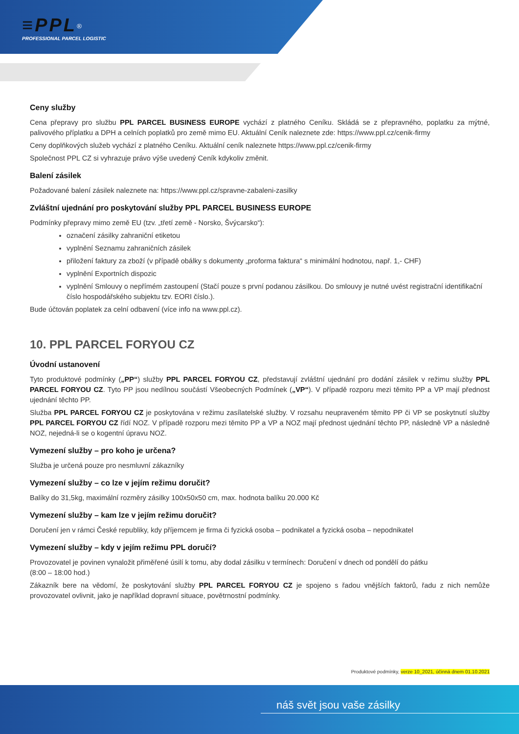≡PPL<sup>®</sup>
PROFESSIONAL PARCEL LOGISTIC
Ceny služby
Cena přepravy pro službu PPL PARCEL BUSINESS EUROPE vychází z platného Ceníku. Skládá se z přepravného, poplatku za mýtné, palivového příplatku a DPH a celních poplatků pro země mimo EU. Aktuální Ceník naleznete zde: https://www.ppl.cz/cenik-firmy
Ceny doplňkových služeb vychází z platného Ceníku. Aktuální ceník naleznete https://www.ppl.cz/cenik-firmy
Společnost PPL CZ si vyhrazuje právo výše uvedený Ceník kdykoliv změnit.
Balení zásilek
Požadované balení zásilek naleznete na: https://www.ppl.cz/spravne-zabaleni-zasilky
Zvláštní ujednání pro poskytování služby PPL PARCEL BUSINESS EUROPE
Podmínky přepravy mimo země EU (tzv. „třetí země - Norsko, Švýcarsko“):
označení zásilky zahraniční etiketou
vyplnění Seznamu zahraničních zásilek
přiložení faktury za zboží (v případě obálky s dokumenty „proforma faktura“ s minimální hodnotou, např. 1,- CHF)
vyplnění Exportních dispozic
vyplnění Smlouvy o nepřímém zastoupení (Stačí pouze s první podanou zásilkou. Do smlouvy je nutné uvést registrační identifikační číslo hospodářského subjektu tzv. EORI číslo.).
Bude účtován poplatek za celní odbavení (více info na www.ppl.cz).
10. PPL PARCEL FORYOU CZ
Úvodní ustanovení
Tyto produktové podmínky („PP“) služby PPL PARCEL FORYOU CZ, představují zvláštní ujednání pro dodání zásilek v režimu služby PPL PARCEL FORYOU CZ. Tyto PP jsou nedílnou součástí Všeobecných Podmínek („VP“). V případě rozporu mezi těmito PP a VP mají přednost ujednání těchto PP.
Služba PPL PARCEL FORYOU CZ je poskytována v režimu zasílatelské služby. V rozsahu neupraveném těmito PP či VP se poskytnutí služby PPL PARCEL FORYOU CZ řídí NOZ. V případě rozporu mezi těmito PP a VP a NOZ mají přednost ujednání těchto PP, následně VP a následně NOZ, nejedná-li se o kogentní úpravu NOZ.
Vymezení služby – pro koho je určena?
Služba je určená pouze pro nesmluvní zákazníky
Vymezení služby – co lze v jejím režimu doručit?
Balíky do 31,5kg, maximální rozměry zásilky 100x50x50 cm, max. hodnota balíku 20.000 Kč
Vymezení služby – kam lze v jejím režimu doručit?
Doručení jen v rámci České republiky, kdy příjemcem je firma či fyzická osoba – podnikatel a fyzická osoba – nepodnikatel
Vymezení služby – kdy v jejím režimu PPL doručí?
Provozovatel je povinen vynaložit přiměřené úsilí k tomu, aby dodal zásilku v termínech: Doručení v dnech od pondělí do pátku
(8:00 – 18:00 hod.)
Zákazník bere na vědomí, že poskytování služby PPL PARCEL FORYOU CZ je spojeno s řadou vnějších faktorů, řadu z nich nemůže provozovatel ovlivnit, jako je například dopravní situace, povětrnostní podmínky.
Produktové podmínky, verze 10_2021, účinná dnem 01.10.2021
náš svět jsou vaše zásilky